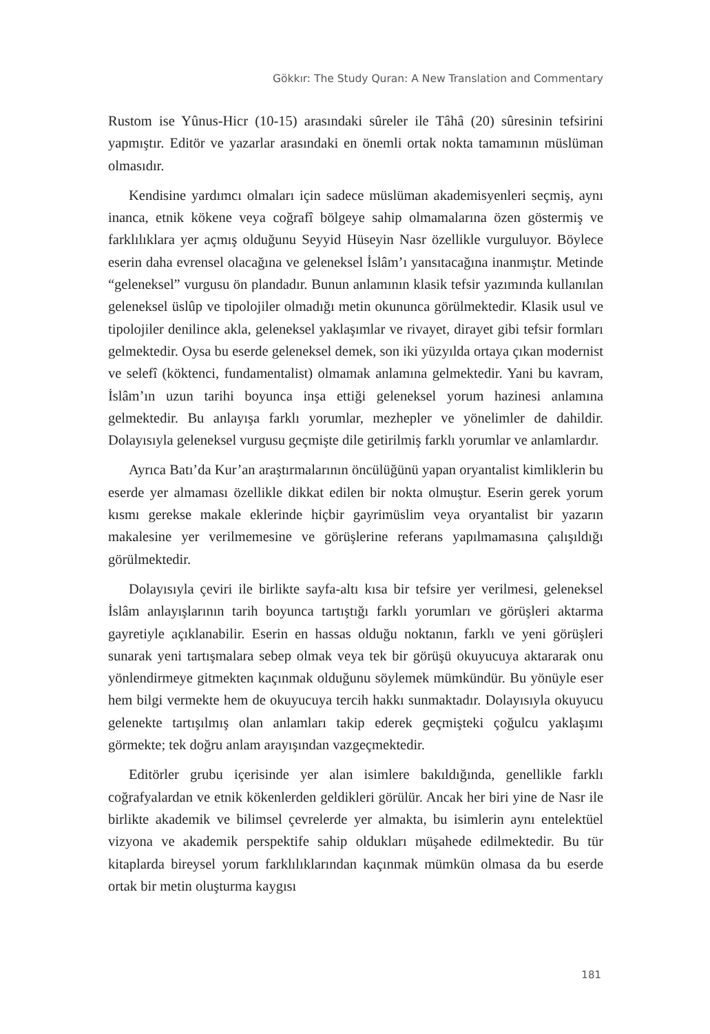Gökkır: The Study Quran: A New Translation and Commentary
Rustom ise Yûnus-Hicr (10-15) arasındaki sûreler ile Tâhâ (20) sûresinin tefsirini yapmıştır. Editör ve yazarlar arasındaki en önemli ortak nokta tamamının müslüman olmasıdır.
Kendisine yardımcı olmaları için sadece müslüman akademisyenleri seçmiş, aynı inanca, etnik kökene veya coğrafî bölgeye sahip olmamalarına özen göstermiş ve farklılıklara yer açmış olduğunu Seyyid Hüseyin Nasr özellikle vurguluyor. Böylece eserin daha evrensel olacağına ve geleneksel İslâm’ı yansıtacağına inanmıştır. Metinde “geleneksel” vurgusu ön plandadır. Bunun anlamının klasik tefsir yazımında kullanılan geleneksel üslûp ve tipolojiler olmadığı metin okununca görülmektedir. Klasik usul ve tipolojiler denilince akla, geleneksel yaklaşımlar ve rivayet, dirayet gibi tefsir formları gelmektedir. Oysa bu eserde geleneksel demek, son iki yüzyılda ortaya çıkan modernist ve selefî (köktenci, fundamentalist) olmamak anlamına gelmektedir. Yani bu kavram, İslâm’ın uzun tarihi boyunca inşa ettiği geleneksel yorum hazinesi anlamına gelmektedir. Bu anlayışa farklı yorumlar, mezhepler ve yönelimler de dahildir. Dolayısıyla geleneksel vurgusu geçmişte dile getirilmiş farklı yorumlar ve anlamlardır.
Ayrıca Batı’da Kur’an araştırmalarının öncülüğünü yapan oryantalist kimliklerin bu eserde yer almaması özellikle dikkat edilen bir nokta olmuştur. Eserin gerek yorum kısmı gerekse makale eklerinde hiçbir gayrimüslim veya oryantalist bir yazarın makalesine yer verilmemesine ve görüşlerine referans yapılmamasına çalışıldığı görülmektedir.
Dolayısıyla çeviri ile birlikte sayfa-altı kısa bir tefsire yer verilmesi, geleneksel İslâm anlayışlarının tarih boyunca tartıştığı farklı yorumları ve görüşleri aktarma gayretiyle açıklanabilir. Eserin en hassas olduğu noktanın, farklı ve yeni görüşleri sunarak yeni tartışmalara sebep olmak veya tek bir görüşü okuyucuya aktararak onu yönlendirmeye gitmekten kaçınmak olduğunu söylemek mümkündür. Bu yönüyle eser hem bilgi vermekte hem de okuyucuya tercih hakkı sunmaktadır. Dolayısıyla okuyucu gelenekte tartışılmış olan anlamları takip ederek geçmişteki çoğulcu yaklaşımı görmekte; tek doğru anlam arayışından vazgeçmektedir.
Editörler grubu içerisinde yer alan isimlere bakıldığında, genellikle farklı coğrafyalardan ve etnik kökenlerden geldikleri görülür. Ancak her biri yine de Nasr ile birlikte akademik ve bilimsel çevrelerde yer almakta, bu isimlerin aynı entelektüel vizyona ve akademik perspektife sahip oldukları müşahede edilmektedir. Bu tür kitaplarda bireysel yorum farklılıklarından kaçınmak mümkün olmasa da bu eserde ortak bir metin oluşturma kaygısı
181